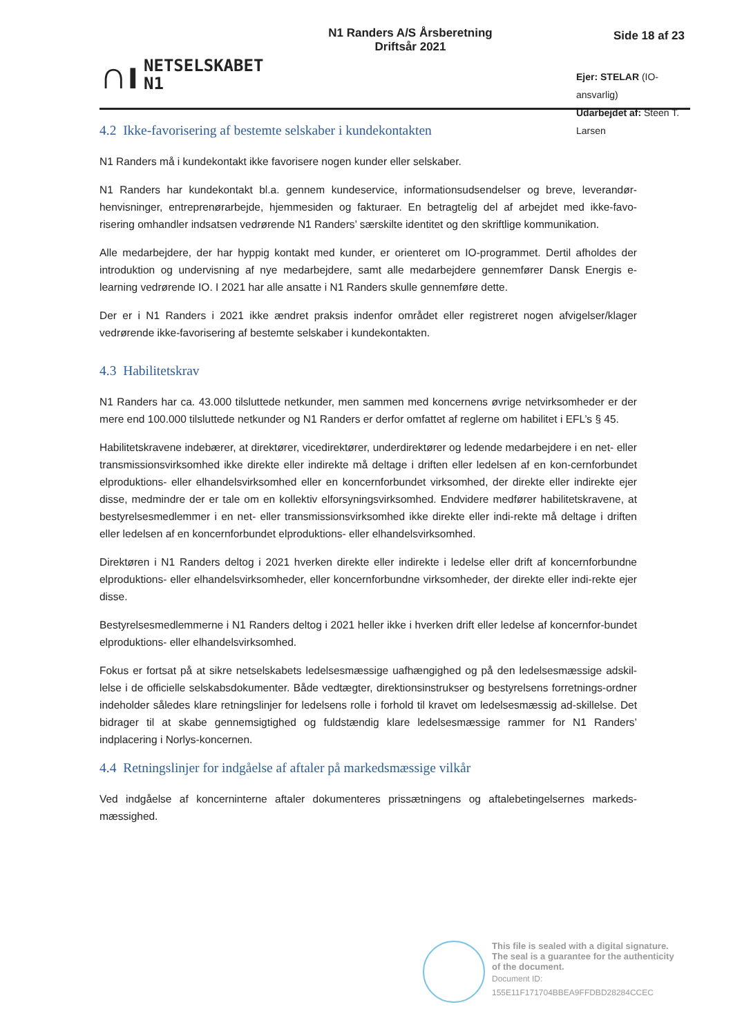∩ı
NETSELSKABET
N1
N1 Randers A/S Årsberetning
Driftsår 2021
Side 18 af 23
Ejer: STELAR (IO-ansvarlig)
Udarbejdet af: Steen T. Larsen
4.2 Ikke-favorisering af bestemte selskaber i kundekontakten
N1 Randers må i kundekontakt ikke favorisere nogen kunder eller selskaber.
N1 Randers har kundekontakt bl.a. gennem kundeservice, informationsudsendelser og breve, leverandør-henvisninger, entreprenørarbejde, hjemmesiden og fakturaer. En betragtelig del af arbejdet med ikke-favo-risering omhandler indsatsen vedrørende N1 Randers’ særskilte identitet og den skriftlige kommunikation.
Alle medarbejdere, der har hyppig kontakt med kunder, er orienteret om IO-programmet. Dertil afholdes der introduktion og undervisning af nye medarbejdere, samt alle medarbejdere gennemfører Dansk Energis e-learning vedrørende IO. I 2021 har alle ansatte i N1 Randers skulle gennemføre dette.
Der er i N1 Randers i 2021 ikke ændret praksis indenfor området eller registreret nogen afvigelser/klager vedrørende ikke-favorisering af bestemte selskaber i kundekontakten.
4.3 Habilitetskrav
N1 Randers har ca. 43.000 tilsluttede netkunder, men sammen med koncernens øvrige netvirksomheder er der mere end 100.000 tilsluttede netkunder og N1 Randers er derfor omfattet af reglerne om habilitet i EFL’s § 45.
Habilitetskravene indebærer, at direktører, vicedirektører, underdirektører og ledende medarbejdere i en net- eller transmissionsvirksomhed ikke direkte eller indirekte må deltage i driften eller ledelsen af en kon-cernforbundet elproduktions- eller elhandelsvirksomhed eller en koncernforbundet virksomhed, der direkte eller indirekte ejer disse, medmindre der er tale om en kollektiv elforsyningsvirksomhed. Endvidere medfører habilitetskravene, at bestyrelsesmedlemmer i en net- eller transmissionsvirksomhed ikke direkte eller indi-rekte må deltage i driften eller ledelsen af en koncernforbundet elproduktions- eller elhandelsvirksomhed.
Direktøren i N1 Randers deltog i 2021 hverken direkte eller indirekte i ledelse eller drift af koncernforbundne elproduktions- eller elhandelsvirksomheder, eller koncernforbundne virksomheder, der direkte eller indi-rekte ejer disse.
Bestyrelsesmedlemmerne i N1 Randers deltog i 2021 heller ikke i hverken drift eller ledelse af koncernfor-bundet elproduktions- eller elhandelsvirksomhed.
Fokus er fortsat på at sikre netselskabets ledelsesmæssige uafhængighed og på den ledelsesmæssige adskil-lelse i de officielle selskabsdokumenter. Både vedtægter, direktionsinstrukser og bestyrelsens forretnings-ordner indeholder således klare retningslinjer for ledelsens rolle i forhold til kravet om ledelsesmæssig ad-skillelse. Det bidrager til at skabe gennemsigtighed og fuldstændig klare ledelsesmæssige rammer for N1 Randers’ indplacering i Norlys-koncernen.
4.4 Retningslinjer for indgåelse af aftaler på markedsmæssige vilkår
Ved indgåelse af koncerninterne aftaler dokumenteres prissætningens og aftalebetingelsernes markeds-mæssighed.
This file is sealed with a digital signature.
The seal is a guarantee for the authenticity
of the document.
Document ID:
155E11F171704BBEA9FFDBD28284CCEC